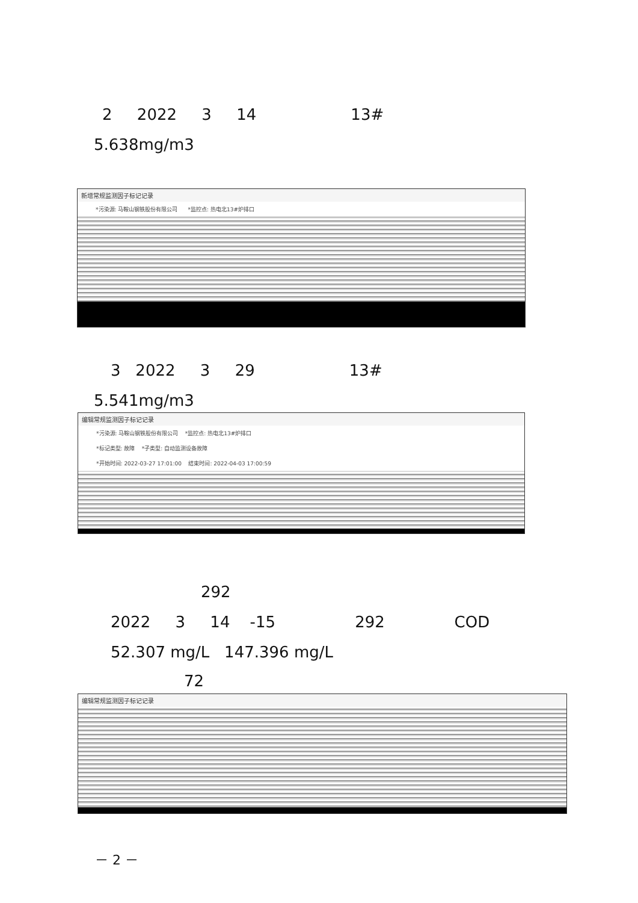2 2022 3 14 13#
5.638mg/m3
新增常规监测因子标记记录
*污染源: 马鞍山钢铁股份有限公司 *监控点: 热电北13#炉排口
3 2022 3 29 13#
5.541mg/m3
编辑常规监测因子标记记录
*污染源: 马鞍山钢铁股份有限公司 *监控点: 热电北13#炉排口
*标记类型: 故障 *子类型: 自动监测设备故障
*开始时间: 2022-03-27 17:01:00 结束时间: 2022-04-03 17:00:59
292
2022 3 14 -15 292 COD
52.307 mg/L 147.396 mg/L
72
编辑常规监测因子标记记录
－ 2 －